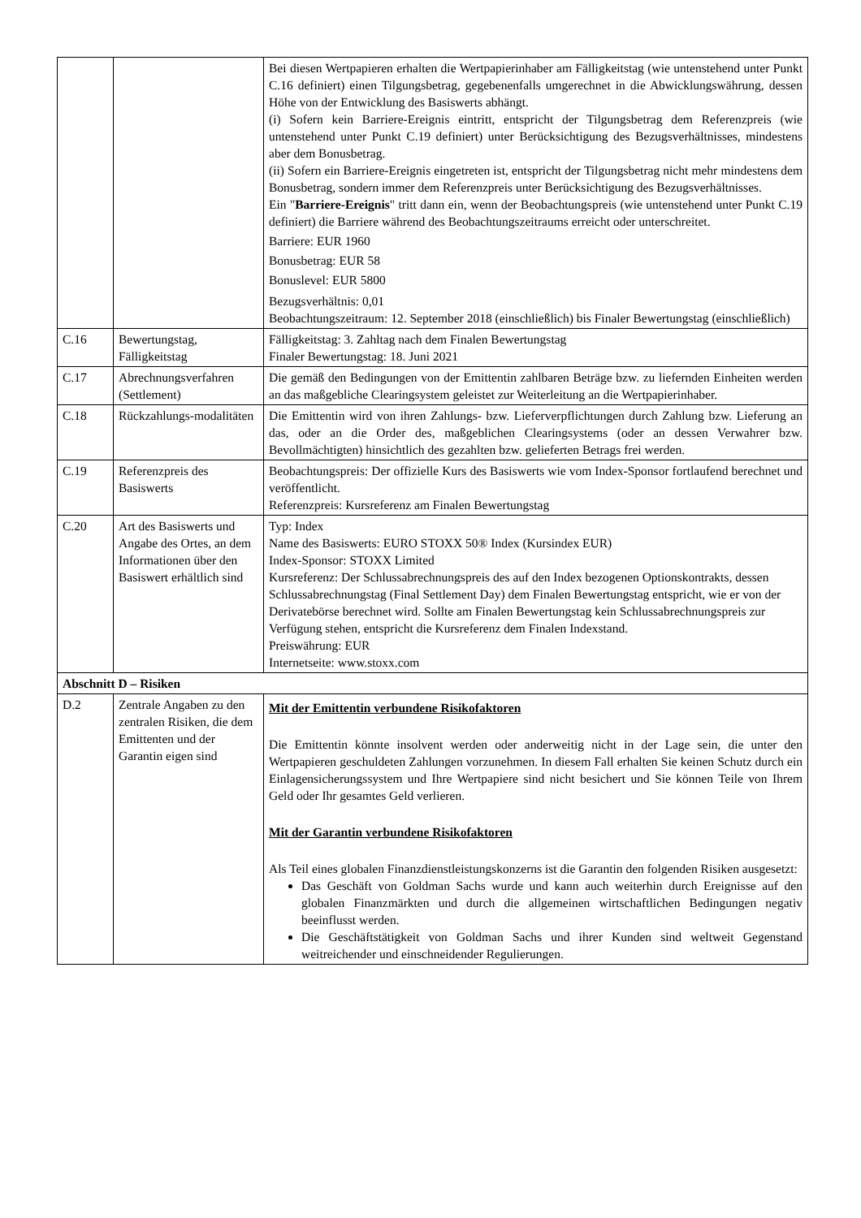| | | Bei diesen Wertpapieren erhalten die Wertpapierinhaber am Fälligkeitstag (wie untenstehend unter Punkt C.16 definiert) einen Tilgungsbetrag, gegebenenfalls umgerechnet in die Abwicklungswährung, dessen Höhe von der Entwicklung des Basiswerts abhängt. (i) Sofern kein Barriere-Ereignis eintritt, entspricht der Tilgungsbetrag dem Referenzpreis (wie untenstehend unter Punkt C.19 definiert) unter Berücksichtigung des Bezugsverhältnisses, mindestens aber dem Bonusbetrag. (ii) Sofern ein Barriere-Ereignis eingetreten ist, entspricht der Tilgungsbetrag nicht mehr mindestens dem Bonusbetrag, sondern immer dem Referenzpreis unter Berücksichtigung des Bezugsverhältnisses. Ein " Barriere-Ereignis " tritt dann ein, wenn der Beobachtungspreis (wie untenstehend unter Punkt C.19 definiert) die Barriere während des Beobachtungszeitraums erreicht oder unterschreitet. Barriere: EUR 1960 Bonusbetrag: EUR 58 Bonuslevel: EUR 5800 Bezugsverhältnis: 0,01 Beobachtungszeitraum: 12. September 2018 (einschließlich) bis Finaler Bewertungstag (einschließlich) |
| C.16 | Bewertungstag, Fälligkeitstag | Fälligkeitstag: 3. Zahltag nach dem Finalen Bewertungstag Finaler Bewertungstag: 18. Juni 2021 |
| C.17 | Abrechnungsverfahren (Settlement) | Die gemäß den Bedingungen von der Emittentin zahlbaren Beträge bzw. zu liefernden Einheiten werden an das maßgebliche Clearingsystem geleistet zur Weiterleitung an die Wertpapierinhaber. |
| C.18 | Rückzahlungs-modalitäten | Die Emittentin wird von ihren Zahlungs- bzw. Lieferverpflichtungen durch Zahlung bzw. Lieferung an das, oder an die Order des, maßgeblichen Clearingsystems (oder an dessen Verwahrer bzw. Bevollmächtigten) hinsichtlich des gezahlten bzw. gelieferten Betrags frei werden. |
| C.19 | Referenzpreis des Basiswerts | Beobachtungspreis: Der offizielle Kurs des Basiswerts wie vom Index-Sponsor fortlaufend berechnet und veröffentlicht. Referenzpreis: Kursreferenz am Finalen Bewertungstag |
| C.20 | Art des Basiswerts und Angabe des Ortes, an dem Informationen über den Basiswert erhältlich sind | Typ: Index Name des Basiswerts: EURO STOXX 50® Index (Kursindex EUR) Index-Sponsor: STOXX Limited Kursreferenz: Der Schlussabrechnungspreis des auf den Index bezogenen Optionskontrakts, dessen Schlussabrechnungstag (Final Settlement Day) dem Finalen Bewertungstag entspricht, wie er von der Derivatebörse berechnet wird. Sollte am Finalen Bewertungstag kein Schlussabrechnungspreis zur Verfügung stehen, entspricht die Kursreferenz dem Finalen Indexstand. Preiswährung: EUR Internetseite: www.stoxx.com |
| Abschnitt D – Risiken | | |
| D.2 | Zentrale Angaben zu den zentralen Risiken, die dem Emittenten und der Garantin eigen sind | Mit der Emittentin verbundene Risikofaktoren Die Emittentin könnte insolvent werden oder anderweitig nicht in der Lage sein, die unter den Wertpapieren geschuldeten Zahlungen vorzunehmen. In diesem Fall erhalten Sie keinen Schutz durch ein Einlagensicherungssystem und Ihre Wertpapiere sind nicht besichert und Sie können Teile von Ihrem Geld oder Ihr gesamtes Geld verlieren. Mit der Garantin verbundene Risikofaktoren Als Teil eines globalen Finanzdienstleistungskonzerns ist die Garantin den folgenden Risiken ausgesetzt: Das Geschäft von Goldman Sachs wurde und kann auch weiterhin durch Ereignisse auf den globalen Finanzmärkten und durch die allgemeinen wirtschaftlichen Bedingungen negativ beeinflusst werden. Die Geschäftstätigkeit von Goldman Sachs und ihrer Kunden sind weltweit Gegenstand weitreichender und einschneidender Regulierungen. |